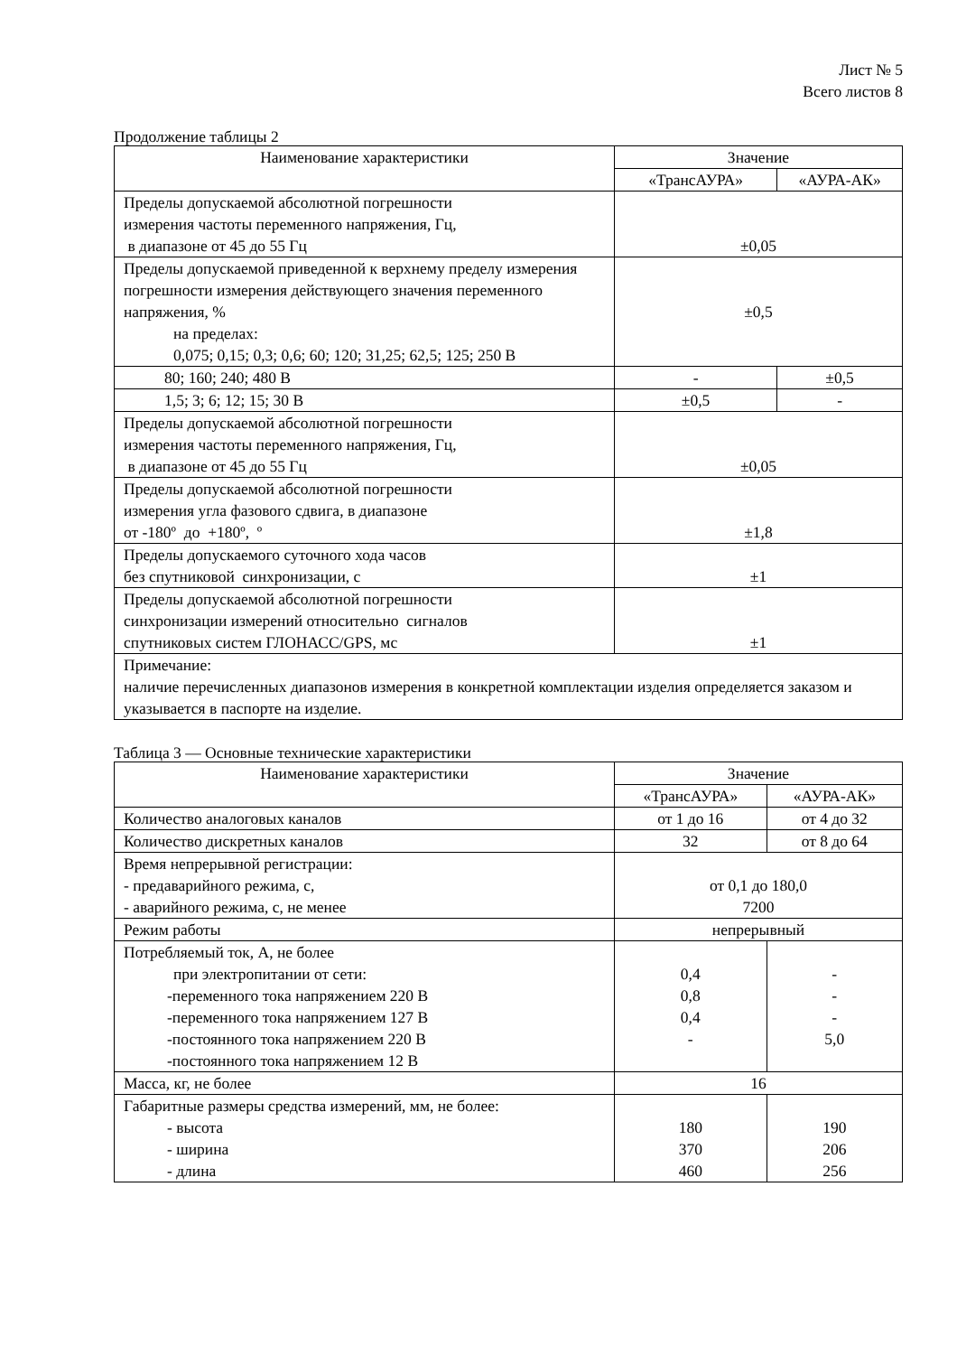Лист № 5
Всего листов 8
Продолжение таблицы 2
| Наименование характеристики | Значение | |
| --- | --- | --- |
| | «ТрансАУРА» | «АУРА-АК» |
| Пределы допускаемой абсолютной погрешности измерения частоты переменного напряжения, Гц, в диапазоне от 45 до 55 Гц | ±0,05 | |
| Пределы допускаемой приведенной к верхнему пределу измерения погрешности измерения действующего значения переменного напряжения, % на пределах: 0,075; 0,15; 0,3; 0,6; 60; 120; 31,25; 62,5; 125; 250 В | ±0,5 | |
| 80; 160; 240; 480 В | - | ±0,5 |
| 1,5; 3; 6; 12; 15; 30 В | ±0,5 | - |
| Пределы допускаемой абсолютной погрешности измерения частоты переменного напряжения, Гц, в диапазоне от 45 до 55 Гц | ±0,05 | |
| Пределы допускаемой абсолютной погрешности измерения угла фазового сдвига, в диапазоне от -180º до +180º, º | ±1,8 | |
| Пределы допускаемого суточного хода часов без спутниковой синхронизации, с | ±1 | |
| Пределы допускаемой абсолютной погрешности синхронизации измерений относительно сигналов спутниковых систем ГЛОНАСС/GPS, мс | ±1 | |
| Примечание: наличие перечисленных диапазонов измерения в конкретной комплектации изделия определяется заказом и указывается в паспорте на изделие. | | |
Таблица 3 — Основные технические характеристики
| Наименование характеристики | Значение | |
| --- | --- | --- |
| | «ТрансАУРА» | «АУРА-АК» |
| Количество аналоговых каналов | от 1 до 16 | от 4 до 32 |
| Количество дискретных каналов | 32 | от 8 до 64 |
| Время непрерывной регистрации: - предаварийного режима, с, - аварийного режима, с, не менее | от 0,1 до 180,0 7200 | |
| Режим работы | непрерывный | |
| Потребляемый ток, А, не более при электропитании от сети: -переменного тока напряжением 220 В -переменного тока напряжением 127 В -постоянного тока напряжением 220 В -постоянного тока напряжением 12 В | 0,4 0,8 0,4 - | - - - 5,0 |
| Масса, кг, не более | 16 | |
| Габаритные размеры средства измерений, мм, не более: - высота - ширина - длина | 180 370 460 | 190 206 256 |